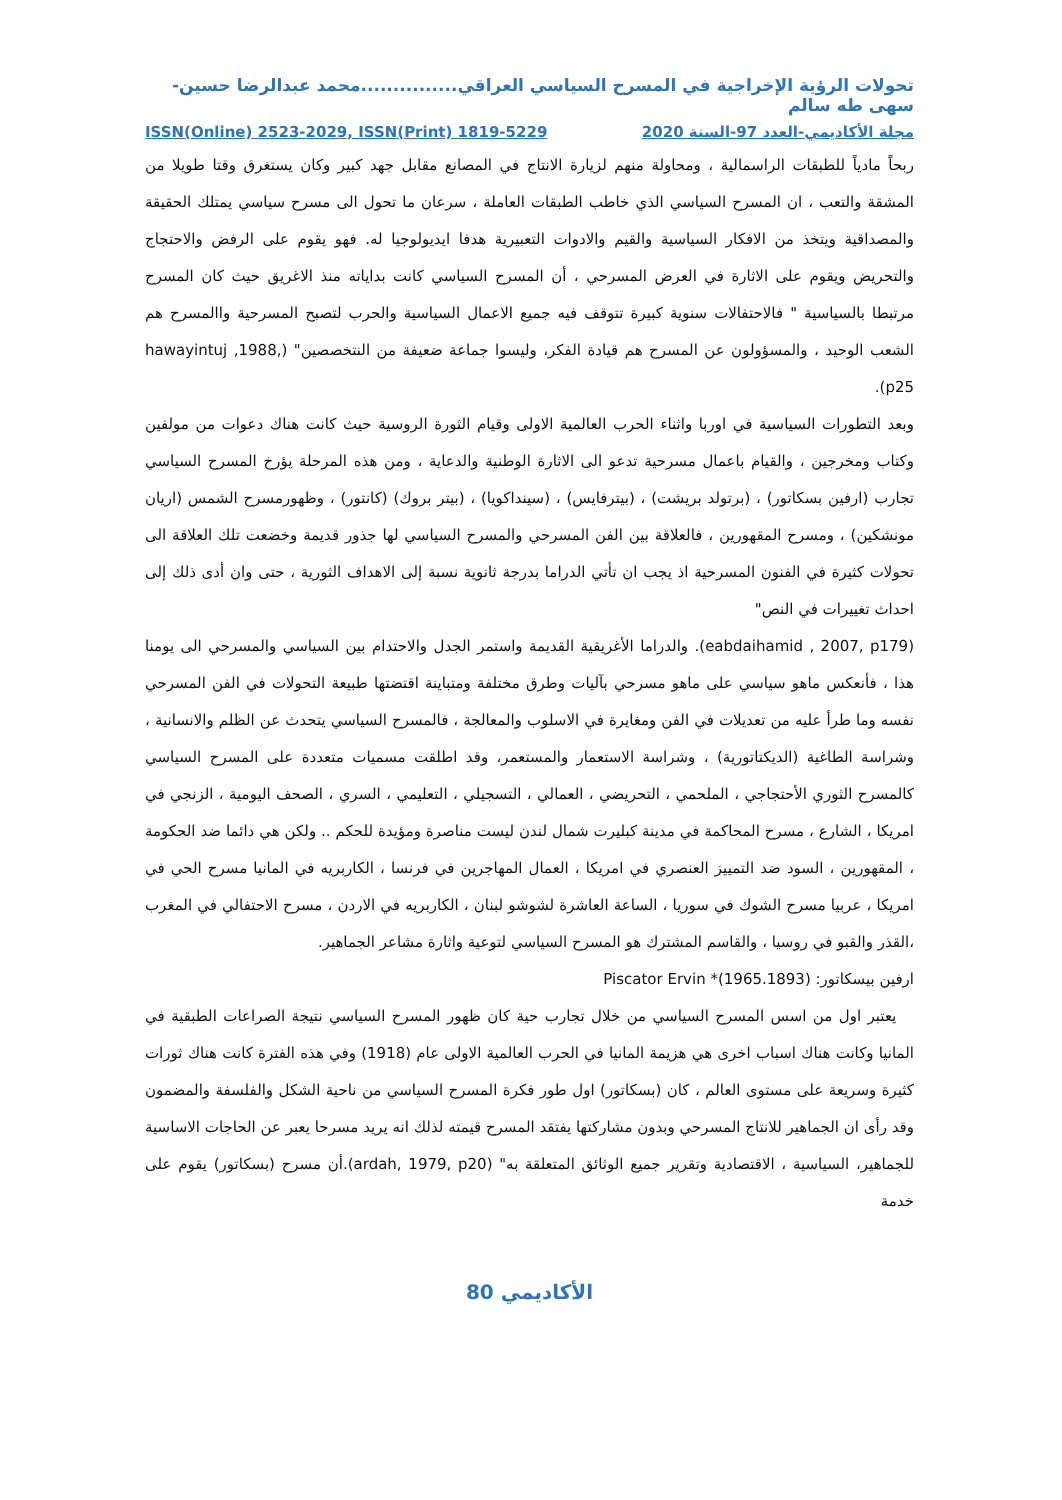تحولات الرؤية الإخراجية في المسرح السياسي العراقي...............محمد عبدالرضا حسين-سهى طه سالم
مجلة الأكاديمي-العدد 97-السنة 2020 ISSN(Online) 2523-2029, ISSN(Print) 1819-5229
ربحاً مادياً للطبقات الراسمالية ، ومحاولة منهم لزيارة الانتاج في المصانع مقابل جهد كبير وكان يستغرق وقتا طويلا من المشقة والتعب ، ان المسرح السياسي الذي خاطب الطبقات العاملة ، سرعان ما تحول الى مسرح سياسي يمتلك الحقيقة والمصداقية ويتخذ من الافكار السياسية والقيم والادوات التعبيرية هدفا ايديولوجيا له. فهو يقوم على الرفض والاحتجاج والتحريض ويقوم على الاثارة في العرض المسرحي ، أن المسرح السياسي كانت بداياته منذ الاغريق حيث كان المسرح مرتبطا بالسياسية " فالاحتفالات سنوية كبيرة تتوقف فيه جميع الاعمال السياسية والحرب لتصبح المسرحية واالمسرح هم الشعب الوحيد ، والمسؤولون عن المسرح هم قيادة الفكر، وليسوا جماعة ضعيفة من النتخصصين" (hawayintuj ,1988, p25).
وبعد التطورات السياسية في اوربا واثناء الحرب العالمية الاولى وقيام الثورة الروسية حيث كانت هناك دعوات من مولفين وكتاب ومخرجين ، والقيام باعمال مسرحية تدعو الى الاثارة الوطنية والدعاية ، ومن هذه المرحلة يؤرخ المسرح السياسي تجارب (ارفين بسكاتور) ، (برتولد بريشت) ، (بيترفايس) ، (سينداكويا) ، (بيتر بروك) (كانتور) ، وظهورمسرح الشمس (اريان مونشكين) ، ومسرح المقهورين ، فالعلاقة بين الفن المسرحي والمسرح السياسي لها جذور قديمة وخضعت تلك العلاقة الى تحولات كثيرة في الفنون المسرحية اذ يجب ان تأتي الدراما بدرجة ثانوية نسبة إلى الاهداف الثورية ، حتى وان أدى ذلك إلى احداث تغييرات في النص"
(eabdaihamid , 2007, p179). والدراما الأغريقية القديمة واستمر الجدل والاحتدام بين السياسي والمسرحي الى يومنا هذا ، فأنعكس ماهو سياسي على ماهو مسرحي بآليات وطرق مختلفة ومتباينة اقتضتها طبيعة التحولات في الفن المسرحي نفسه وما طرأ عليه من تعديلات في الفن ومغايرة في الاسلوب والمعالجة ، فالمسرح السياسي يتحدث عن الظلم والانسانية ، وشراسة الطاغية (الديكتاتورية) ، وشراسة الاستعمار والمستعمر، وقد اطلقت مسميات متعددة على المسرح السياسي كالمسرح الثوري الأحتجاجي ، الملحمي ، التحريضي ، العمالي ، التسجيلي ، التعليمي ، السري ، الصحف اليومية ، الزنجي في امريكا ، الشارع ، مسرح المحاكمة في مدينة كبليرت شمال لندن ليست مناصرة ومؤيدة للحكم .. ولكن هي دائما ضد الحكومة ، المقهورين ، السود ضد التمييز العنصري في امريكا ، العمال المهاجرين في فرنسا ، الكاربريه في المانيا مسرح الحي في امريكا ، عربيا مسرح الشوك في سوريا ، الساعة العاشرة لشوشو لبنان ، الكاربريه في الاردن ، مسرح الاحتفالي في المغرب ،القذر والقبو في روسيا ، والقاسم المشترك هو المسرح السياسي لتوعية واثارة مشاعر الجماهير.
ارفين بيسكاتور: (1965.1893)* Piscator Ervin
يعتبر اول من اسس المسرح السياسي من خلال تجارب حية كان ظهور المسرح السياسي نتيجة الصراعات الطبقية في المانيا وكانت هناك اسباب اخرى هي هزيمة المانيا في الحرب العالمية الاولى عام (1918) وفي هذه الفترة كانت هناك ثورات كثيرة وسريعة على مستوى العالم ، كان (بسكاتور) اول طور فكرة المسرح السياسي من ناحية الشكل والفلسفة والمضمون وقد رأى ان الجماهير للانتاج المسرحي وبدون مشاركتها يفتقد المسرح قيمته لذلك انه يريد مسرحا يعبر عن الحاجات الاساسية للجماهير، السياسية ، الاقتصادية وتقرير جميع الوثائق المتعلقة به" (ardah, 1979, p20).أن مسرح (بسكاتور) يقوم على خدمة
الأكاديمي 80